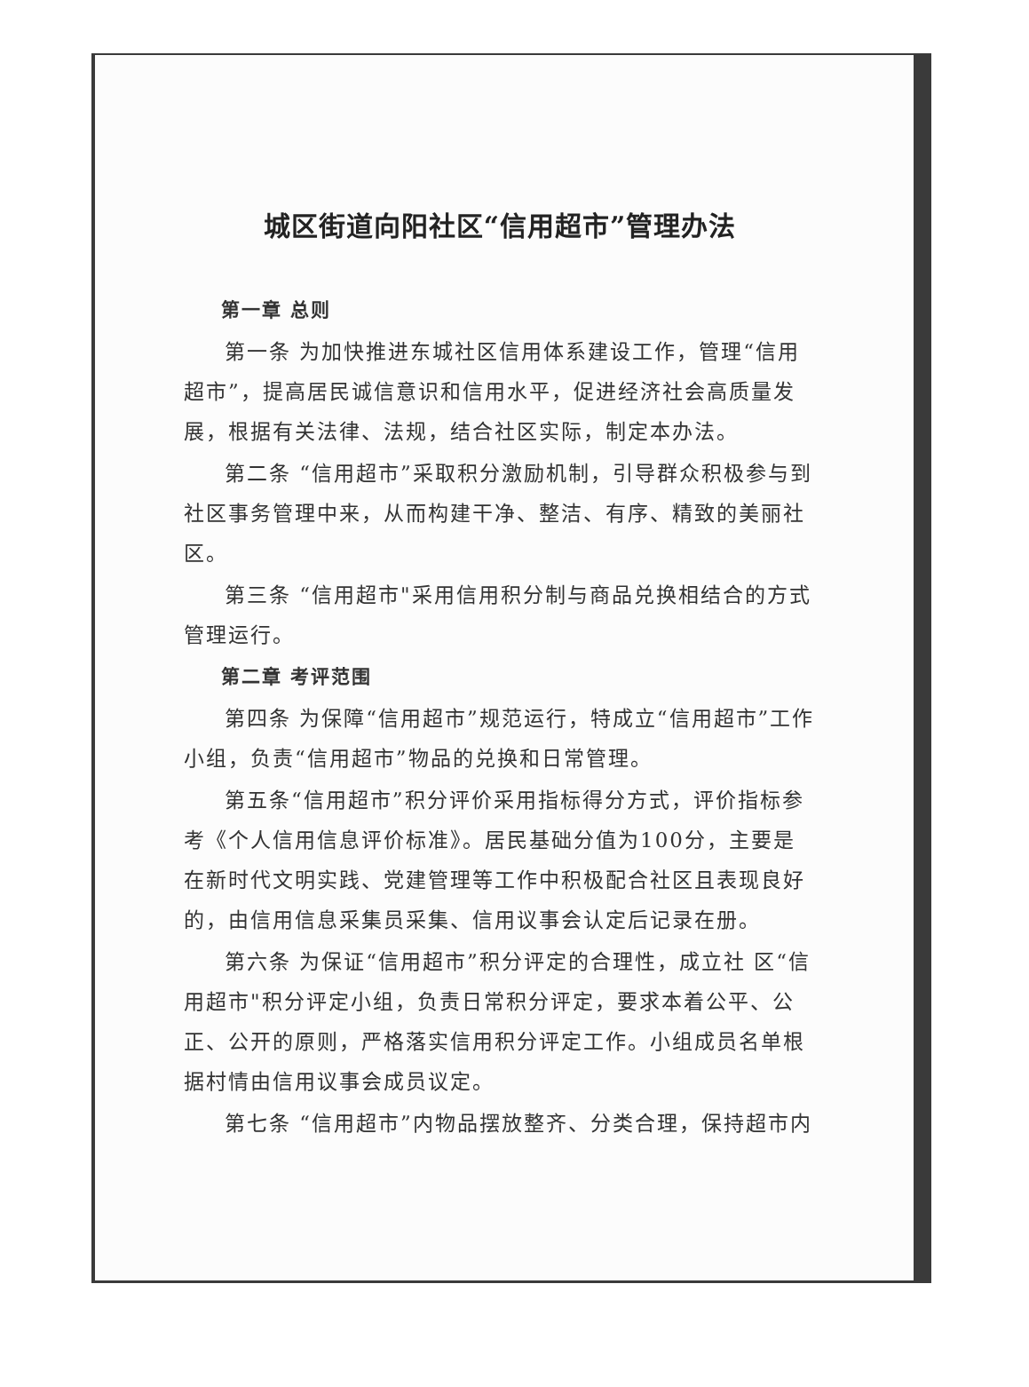城区街道向阳社区“信用超市”管理办法
第一章 总则
第一条 为加快推进东城社区信用体系建设工作，管理“信用超市”，提高居民诚信意识和信用水平，促进经济社会高质量发展，根据有关法律、法规，结合社区实际，制定本办法。
第二条 “信用超市”采取积分激励机制，引导群众积极参与到社区事务管理中来，从而构建干净、整洁、有序、精致的美丽社区。
第三条 “信用超市"采用信用积分制与商品兑换相结合的方式管理运行。
第二章 考评范围
第四条 为保障“信用超市”规范运行，特成立“信用超市”工作小组，负责“信用超市”物品的兑换和日常管理。
第五条“信用超市”积分评价采用指标得分方式，评价指标参考《个人信用信息评价标准》。居民基础分值为100分，主要是在新时代文明实践、党建管理等工作中积极配合社区且表现良好的，由信用信息采集员采集、信用议事会认定后记录在册。
第六条 为保证“信用超市”积分评定的合理性，成立社 区“信用超市"积分评定小组，负责日常积分评定，要求本着公平、公正、公开的原则，严格落实信用积分评定工作。小组成员名单根据村情由信用议事会成员议定。
第七条 “信用超市”内物品摆放整齐、分类合理，保持超市内